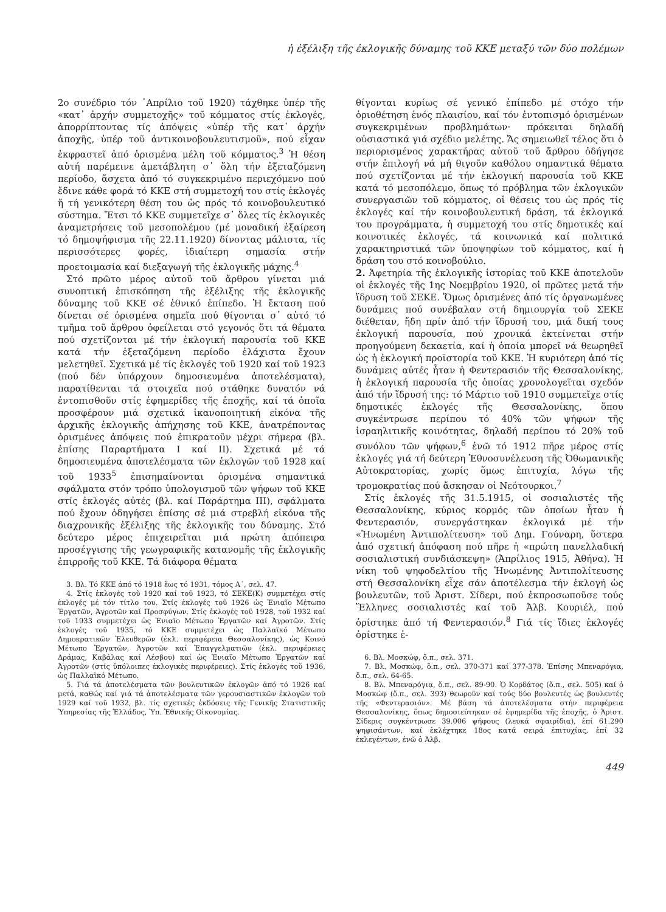ἡ ἐξέλιξη τῆς ἐκλογικῆς δύναμης τοῦ ΚΚΕ μεταξύ τῶν δύο πολέμων
2ο συνέδριο τόν ᾿Απρίλιο τοῦ 1920) τάχθηκε ὑπέρ τῆς «κατ᾿ ἀρχήν συμμετοχῆς» τοῦ κόμματος στίς ἐκλογές, ἀπορρίπτοντας τίς ἀπόψεις «ὑπέρ τῆς κατ᾿ ἀρχήν ἀποχῆς, ὑπέρ τοῦ ἀντικοινοβουλευτισμοῦ», πού εἶχαν ἐκφραστεῖ ἀπό ὁρισμένα μέλη τοῦ κόμματος.<sup>3</sup> Ἡ θέση αὐτή παρέμεινε ἀμετάβλητη σ᾿ ὅλη τήν ἐξεταζόμενη περίοδο, ἄσχετα ἀπό τό συγκεκριμένο περιεχόμενο πού ἔδινε κάθε φορά τό ΚΚΕ στή συμμετοχή του στίς ἐκλογές ἤ τή γενικότερη θέση του ὡς πρός τό κοινοβουλευτικό σύστημα. Ἔτσι τό ΚΚΕ συμμετεῖχε σ᾿ ὅλες τίς ἐκλογικές ἀναμετρήσεις τοῦ μεσοπολέμου (μέ μοναδική ἐξαίρεση τό δημοψήφισμα τῆς 22.11.1920) δίνοντας μάλιστα, τίς περισσότερες φορές, ἰδιαίτερη σημασία στήν προετοιμασία καί διεξαγωγή τῆς ἐκλογικῆς μάχης.<sup>4</sup>
Στό πρῶτο μέρος αὐτοῦ τοῦ ἄρθρου γίνεται μιά συνοπτική ἐπισκόπηση τῆς ἐξέλιξης τῆς ἐκλογικῆς δύναμης τοῦ ΚΚΕ σέ ἐθνικό ἐπίπεδο. Ἡ ἔκταση πού δίνεται σέ ὁρισμένα σημεῖα πού θίγονται σ᾿ αὐτό τό τμῆμα τοῦ ἄρθρου ὀφείλεται στό γεγονός ὅτι τά θέματα πού σχετίζονται μέ τήν ἐκλογική παρουσία τοῦ ΚΚΕ κατά τήν ἐξεταζόμενη περίοδο ἐλάχιστα ἔχουν μελετηθεῖ. Σχετικά μέ τίς ἐκλογές τοῦ 1920 καί τοῦ 1923 (πού δέν ὑπάρχουν δημοσιευμένα ἀποτελέσματα), παρατίθενται τά στοιχεῖα πού στάθηκε δυνατόν νά ἐντοπισθοῦν στίς ἐφημερίδες τῆς ἐποχῆς, καί τά ὁποῖα προσφέρουν μιά σχετικά ἱκανοποιητική εἰκόνα τῆς ἀρχικῆς ἐκλογικῆς ἀπήχησης τοῦ ΚΚΕ, ἀνατρέποντας ὁρισμένες ἀπόψεις πού ἐπικρατοῦν μέχρι σήμερα (βλ. ἐπίσης Παραρτήματα Ι καί ΙΙ). Σχετικά μέ τά δημοσιευμένα ἀποτελέσματα τῶν ἐκλογῶν τοῦ 1928 καί τοῦ 1933<sup>5</sup> ἐπισημαίνονται ὁρισμένα σημαντικά σφάλματα στόν τρόπο ὑπολογισμοῦ τῶν ψήφων τοῦ ΚΚΕ στίς ἐκλογές αὐτές (βλ. καί Παράρτημα ΙΙΙ), σφάλματα πού ἔχουν ὁδηγήσει ἐπίσης σέ μιά στρεβλή εἰκόνα τῆς διαχρονικῆς ἐξέλιξης τῆς ἐκλογικῆς του δύναμης. Στό δεύτερο μέρος ἐπιχειρεῖται μιά πρώτη ἀπόπειρα προσέγγισης τῆς γεωγραφικῆς κατανομῆς τῆς ἐκλογικῆς ἐπιρροῆς τοῦ ΚΚΕ. Τά διάφορα θέματα
3. Βλ. Τό ΚΚΕ ἀπό τό 1918 ἕως τό 1931, τόμος Α΄, σελ. 47.
4. Στίς ἐκλογές τοῦ 1920 καί τοῦ 1923, τό ΣΕΚΕ(Κ) συμμετέχει στίς ἐκλογές μέ τόν τίτλο του. Στίς ἐκλογές τοῦ 1926 ὡς Ἑνιαῖο Μέτωπο Ἐργατῶν, Ἀγροτῶν καί Προσφύγων. Στίς ἐκλογές τοῦ 1928, τοῦ 1932 καί τοῦ 1933 συμμετέχει ὡς Ἑνιαῖο Μέτωπο Ἐργατῶν καί Ἀγροτῶν. Στίς ἐκλογές τοῦ 1935, τό ΚΚΕ συμμετέχει ὡς Παλλαϊκό Μέτωπο Δημοκρατικῶν Ἐλευθερῶν (ἐκλ. περιφέρεια Θεσσαλονίκης), ὡς Κοινό Μέτωπο Ἐργατῶν, Ἀγροτῶν καί Ἐπαγγελματιῶν (ἐκλ. περιφέρειες Δράμας, Καβάλας καί Λέσβου) καί ὡς Ἑνιαῖο Μέτωπο Ἐργατῶν καί Ἀγροτῶν (στίς ὑπόλοιπες ἐκλογικές περιφέρειες). Στίς ἐκλογές τοῦ 1936, ὡς Παλλαϊκό Μέτωπο.
5. Γιά τά ἀποτελέσματα τῶν βουλευτικῶν ἐκλογῶν ἀπό τό 1926 καί μετά, καθώς καί γιά τά ἀποτελέσματα τῶν γερουσιαστικῶν ἐκλογῶν τοῦ 1929 καί τοῦ 1932, βλ. τίς σχετικές ἐκδόσεις τῆς Γενικῆς Στατιστικῆς Ὑπηρεσίας τῆς Ἑλλάδος, Ὑπ. Ἐθνικῆς Οἰκονομίας.
θίγονται κυρίως σέ γενικό ἐπίπεδο μέ στόχο τήν ὁριοθέτηση ἑνός πλαισίου, καί τόν ἐντοπισμό ὁρισμένων συγκεκριμένων προβλημάτων· πρόκειται δηλαδή οὐσιαστικά γιά σχέδιο μελέτης. Ἄς σημειωθεῖ τέλος ὅτι ὁ περιορισμένος χαρακτήρας αὐτοῦ τοῦ ἄρθρου ὁδήγησε στήν ἐπιλογή νά μή θιγοῦν καθόλου σημαντικά θέματα πού σχετίζονται μέ τήν ἐκλογική παρουσία τοῦ ΚΚΕ κατά τό μεσοπόλεμο, ὅπως τό πρόβλημα τῶν ἐκλογικῶν συνεργασιῶν τοῦ κόμματος, οἱ θέσεις του ὡς πρός τίς ἐκλογές καί τήν κοινοβουλευτική δράση, τά ἐκλογικά του προγράμματα, ἡ συμμετοχή του στίς δημοτικές καί κοινοτικές ἐκλογές, τά κοινωνικά καί πολιτικά χαρακτηριστικά τῶν ὑποψηφίων τοῦ κόμματος, καί ἡ δράση του στό κοινοβούλιο.
2. Ἀφετηρία τῆς ἐκλογικῆς ἱστορίας τοῦ ΚΚΕ ἀποτελοῦν οἱ ἐκλογές τῆς 1ης Νοεμβρίου 1920, οἱ πρῶτες μετά τήν ἵδρυση τοῦ ΣΕΚΕ. Ὅμως ὁρισμένες ἀπό τίς ὀργανωμένες δυνάμεις πού συνέβαλαν στή δημιουργία τοῦ ΣΕΚΕ διέθεταν, ἤδη πρίν ἀπό τήν ἵδρυσή του, μιά δική τους ἐκλογική παρουσία, πού χρονικά ἐκτείνεται στήν προηγούμενη δεκαετία, καί ἡ ὁποία μπορεῖ νά θεωρηθεῖ ὡς ἡ ἐκλογική προϊστορία τοῦ ΚΚΕ. Ἡ κυριότερη ἀπό τίς δυνάμεις αὐτές ἦταν ἡ Φεντερασιόν τῆς Θεσσαλονίκης, ἡ ἐκλογική παρουσία τῆς ὁποίας χρονολογεῖται σχεδόν ἀπό τήν ἵδρυσή της: τό Μάρτιο τοῦ 1910 συμμετεῖχε στίς δημοτικές ἐκλογές τῆς Θεσσαλονίκης, ὅπου συγκέντρωσε περίπου τό 40% τῶν ψήφων τῆς ἰσραηλιτικῆς κοινότητας, δηλαδή περίπου τό 20% τοῦ συνόλου τῶν ψήφων,<sup>6</sup> ἐνῶ τό 1912 πῆρε μέρος στίς ἐκλογές γιά τή δεύτερη Ἐθνοσυνέλευση τῆς Ὀθωμανικῆς Αὐτοκρατορίας, χωρίς ὅμως ἐπιτυχία, λόγω τῆς τρομοκρατίας πού ἄσκησαν οἱ Νεότουρκοι.<sup>7</sup>
Στίς ἐκλογές τῆς 31.5.1915, οἱ σοσιαλιστές τῆς Θεσσαλονίκης, κύριος κορμός τῶν ὁποίων ἦταν ἡ Φεντερασιόν, συνεργάστηκαν ἐκλογικά μέ τήν «Ἡνωμένη Ἀντιπολίτευση» τοῦ Δημ. Γούναρη, ὕστερα ἀπό σχετική ἀπόφαση πού πῆρε ἡ «πρώτη πανελλαδική σοσιαλιστική συνδιάσκεψη» (Ἀπρίλιος 1915, Ἀθήνα). Ἡ νίκη τοῦ ψηφοδελτίου τῆς Ἡνωμένης Ἀντιπολίτευσης στή Θεσσαλονίκη εἶχε σάν ἀποτέλεσμα τήν ἐκλογή ὡς βουλευτῶν, τοῦ Ἀριστ. Σίδερι, πού ἐκπροσωποῦσε τούς Ἕλληνες σοσιαλιστές καί τοῦ Ἀλβ. Κουριέλ, πού ὁρίστηκε ἀπό τή Φεντερασιόν.<sup>8</sup> Γιά τίς ἴδιες ἐκλογές ὁρίστηκε ἐ-
6. Βλ. Μοσκώφ, ὅ.π., σελ. 371.
7. Βλ. Μοσκώφ, ὅ.π., σελ. 370-371 καί 377-378. Ἐπίσης Μπεναρόγια, ὅ.π., σελ. 64-65.
8. Βλ. Μπεναρόγια, ὅ.π., σελ. 89-90. Ὁ Κορδάτος (ὅ.π., σελ. 505) καί ὁ Μοσκώφ (ὅ.π., σελ. 393) θεωροῦν καί τούς δύο βουλευτές ὡς βουλευτές τῆς «Φεντερασιόν». Μέ βάση τά ἀποτελέσματα στήν περιφέρεια Θεσσαλονίκης, ὅπως δημοσιεύτηκαν σέ ἐφημερίδα τῆς ἐποχῆς, ὁ Ἀριστ. Σίδερις συγκέντρωσε 39.006 ψήφους (λευκά σφαιρίδια), ἐπί 61.290 ψηφισάντων, καί ἐκλέχτηκε 18ος κατά σειρά ἐπιτυχίας, ἐπί 32 ἐκλεγέντων, ἐνῶ ὁ Ἀλβ.
449